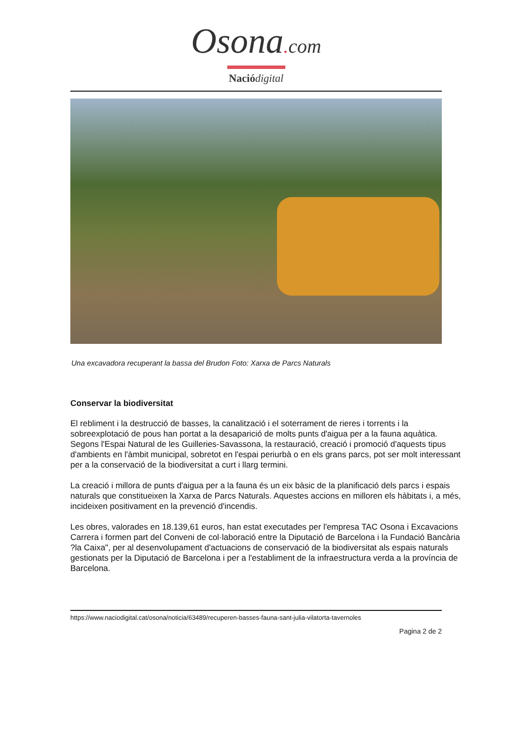Osona. com
Naciódigital
Una excavadora recuperant la bassa del Brudon Foto: Xarxa de Parcs Naturals
Conservar la biodiversitat
El rebliment i la destrucció de basses, la canalització i el soterrament de rieres i torrents i la sobreexplotació de pous han portat a la desaparició de molts punts d'aigua per a la fauna aquàtica. Segons l'Espai Natural de les Guilleries-Savassona, la restauració, creació i promoció d'aquests tipus d'ambients en l'àmbit municipal, sobretot en l'espai periurbà o en els grans parcs, pot ser molt interessant per a la conservació de la biodiversitat a curt i llarg termini.
La creació i millora de punts d'aigua per a la fauna és un eix bàsic de la planificació dels parcs i espais naturals que constitueixen la Xarxa de Parcs Naturals. Aquestes accions en milloren els hàbitats i, a més, incideixen positivament en la prevenció d'incendis.
Les obres, valorades en 18.139,61 euros, han estat executades per l'empresa TAC Osona i Excavacions Carrera i formen part del Conveni de col·laboració entre la Diputació de Barcelona i la Fundació Bancària ?la Caixa", per al desenvolupament d'actuacions de conservació de la biodiversitat als espais naturals gestionats per la Diputació de Barcelona i per a l'establiment de la infraestructura verda a la província de Barcelona.
https://www.naciodigital.cat/osona/noticia/63489/recuperen-basses-fauna-sant-julia-vilatorta-tavernoles
Pagina 2 de 2